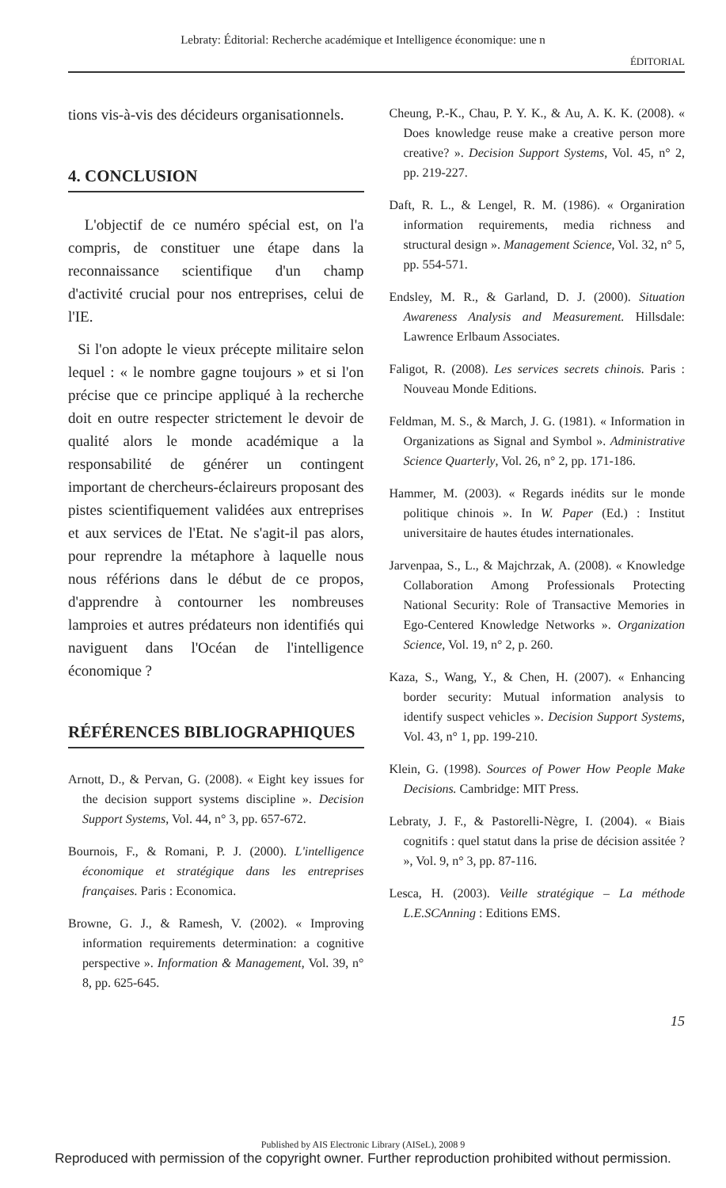Lebraty: Éditorial: Recherche académique et Intelligence économique: une n
ÉDITORIAL
tions vis-à-vis des décideurs organisationnels.
4. CONCLUSION
L'objectif de ce numéro spécial est, on l'a compris, de constituer une étape dans la reconnaissance scientifique d'un champ d'activité crucial pour nos entreprises, celui de l'IE.
Si l'on adopte le vieux précepte militaire selon lequel : « le nombre gagne toujours » et si l'on précise que ce principe appliqué à la recherche doit en outre respecter strictement le devoir de qualité alors le monde académique a la responsabilité de générer un contingent important de chercheurs-éclaireurs proposant des pistes scientifiquement validées aux entreprises et aux services de l'Etat. Ne s'agit-il pas alors, pour reprendre la métaphore à laquelle nous nous référions dans le début de ce propos, d'apprendre à contourner les nombreuses lamproies et autres prédateurs non identifiés qui naviguent dans l'Océan de l'intelligence économique ?
RÉFÉRENCES BIBLIOGRAPHIQUES
Arnott, D., & Pervan, G. (2008). « Eight key issues for the decision support systems discipline ». Decision Support Systems, Vol. 44, n° 3, pp. 657-672.
Bournois, F., & Romani, P. J. (2000). L'intelligence économique et stratégique dans les entreprises françaises. Paris : Economica.
Browne, G. J., & Ramesh, V. (2002). « Improving information requirements determination: a cognitive perspective ». Information & Management, Vol. 39, n° 8, pp. 625-645.
Cheung, P.-K., Chau, P. Y. K., & Au, A. K. K. (2008). « Does knowledge reuse make a creative person more creative? ». Decision Support Systems, Vol. 45, n° 2, pp. 219-227.
Daft, R. L., & Lengel, R. M. (1986). « Organiration information requirements, media richness and structural design ». Management Science, Vol. 32, n° 5, pp. 554-571.
Endsley, M. R., & Garland, D. J. (2000). Situation Awareness Analysis and Measurement. Hillsdale: Lawrence Erlbaum Associates.
Faligot, R. (2008). Les services secrets chinois. Paris : Nouveau Monde Editions.
Feldman, M. S., & March, J. G. (1981). « Information in Organizations as Signal and Symbol ». Administrative Science Quarterly, Vol. 26, n° 2, pp. 171-186.
Hammer, M. (2003). « Regards inédits sur le monde politique chinois ». In W. Paper (Ed.) : Institut universitaire de hautes études internationales.
Jarvenpaa, S., L., & Majchrzak, A. (2008). « Knowledge Collaboration Among Professionals Protecting National Security: Role of Transactive Memories in Ego-Centered Knowledge Networks ». Organization Science, Vol. 19, n° 2, p. 260.
Kaza, S., Wang, Y., & Chen, H. (2007). « Enhancing border security: Mutual information analysis to identify suspect vehicles ». Decision Support Systems, Vol. 43, n° 1, pp. 199-210.
Klein, G. (1998). Sources of Power How People Make Decisions. Cambridge: MIT Press.
Lebraty, J. F., & Pastorelli-Nègre, I. (2004). « Biais cognitifs : quel statut dans la prise de décision assitée ? », Vol. 9, n° 3, pp. 87-116.
Lesca, H. (2003). Veille stratégique – La méthode L.E.SCAnning : Editions EMS.
15
Published by AIS Electronic Library (AISeL), 2008 9
Reproduced with permission of the copyright owner. Further reproduction prohibited without permission.